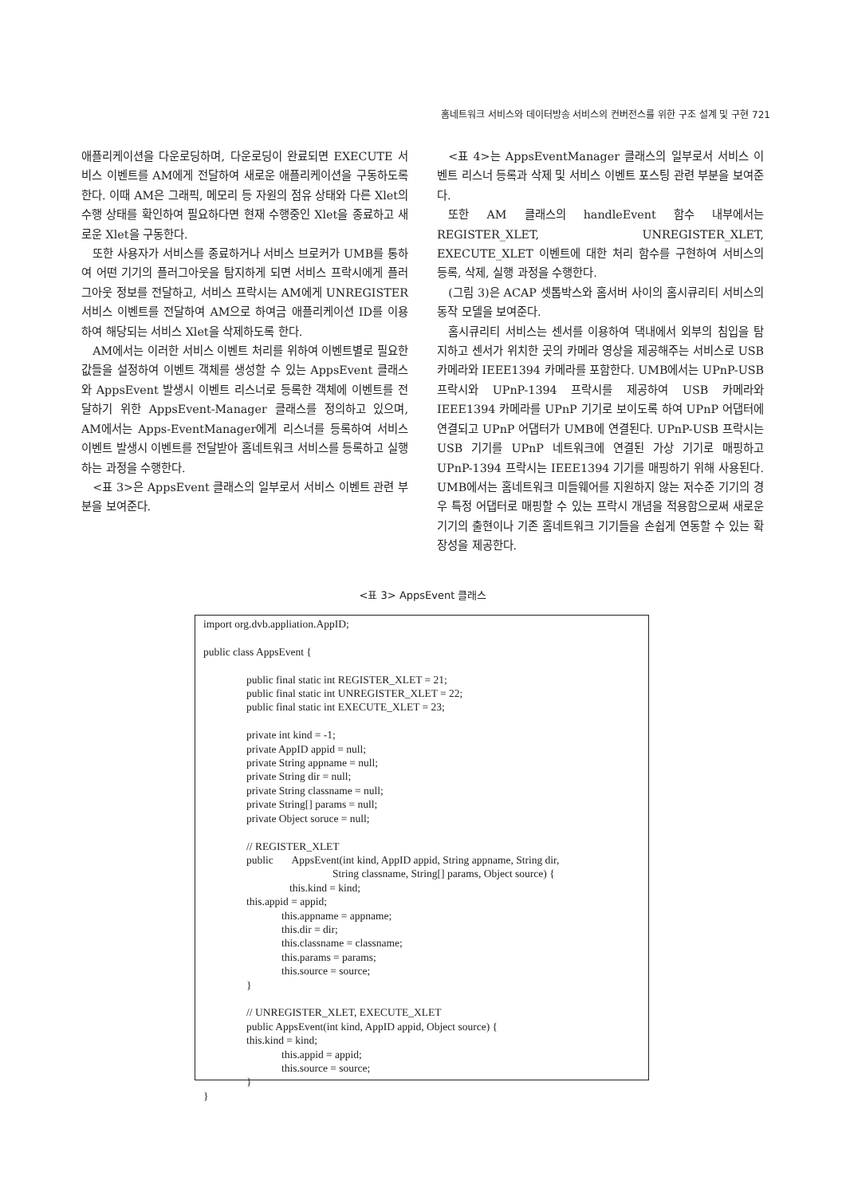홈네트워크 서비스와 데이터방송 서비스의 컨버전스를 위한 구조 설계 및 구현 721
애플리케이션을 다운로딩하며, 다운로딩이 완료되면 EXECUTE 서비스 이벤트를 AM에게 전달하여 새로운 애플리케이션을 구동하도록 한다. 이때 AM은 그래픽, 메모리 등 자원의 점유 상태와 다른 Xlet의 수행 상태를 확인하여 필요하다면 현재 수행중인 Xlet을 종료하고 새로운 Xlet을 구동한다.
또한 사용자가 서비스를 종료하거나 서비스 브로커가 UMB를 통하여 어떤 기기의 플러그아웃을 탐지하게 되면 서비스 프락시에게 플러그아웃 정보를 전달하고, 서비스 프락시는 AM에게 UNREGISTER 서비스 이벤트를 전달하여 AM으로 하여금 애플리케이션 ID를 이용하여 해당되는 서비스 Xlet을 삭제하도록 한다.
AM에서는 이러한 서비스 이벤트 처리를 위하여 이벤트별로 필요한 값들을 설정하여 이벤트 객체를 생성할 수 있는 AppsEvent 클래스와 AppsEvent 발생시 이벤트 리스너로 등록한 객체에 이벤트를 전달하기 위한 AppsEvent-Manager 클래스를 정의하고 있으며, AM에서는 Apps-EventManager에게 리스너를 등록하여 서비스 이벤트 발생시 이벤트를 전달받아 홈네트워크 서비스를 등록하고 실행하는 과정을 수행한다.
<표 3>은 AppsEvent 클래스의 일부로서 서비스 이벤트 관련 부분을 보여준다.
<표 4>는 AppsEventManager 클래스의 일부로서 서비스 이벤트 리스너 등록과 삭제 및 서비스 이벤트 포스팅 관련 부분을 보여준다.
또한 AM 클래스의 handleEvent 함수 내부에서는 REGISTER_XLET, UNREGISTER_XLET, EXECUTE_XLET 이벤트에 대한 처리 함수를 구현하여 서비스의 등록, 삭제, 실행 과정을 수행한다.
(그림 3)은 ACAP 셋톱박스와 홈서버 사이의 홈시큐리티 서비스의 동작 모델을 보여준다.
홈시큐리티 서비스는 센서를 이용하여 댁내에서 외부의 침입을 탐지하고 센서가 위치한 곳의 카메라 영상을 제공해주는 서비스로 USB 카메라와 IEEE1394 카메라를 포함한다. UMB에서는 UPnP-USB 프락시와 UPnP-1394 프락시를 제공하여 USB 카메라와 IEEE1394 카메라를 UPnP 기기로 보이도록 하여 UPnP 어댑터에 연결되고 UPnP 어댑터가 UMB에 연결된다. UPnP-USB 프락시는 USB 기기를 UPnP 네트워크에 연결된 가상 기기로 매핑하고 UPnP-1394 프락시는 IEEE1394 기기를 매핑하기 위해 사용된다. UMB에서는 홈네트워크 미들웨어를 지원하지 않는 저수준 기기의 경우 특정 어댑터로 매핑할 수 있는 프락시 개념을 적용함으로써 새로운 기기의 출현이나 기존 홈네트워크 기기들을 손쉽게 연동할 수 있는 확장성을 제공한다.
<표 3> AppsEvent 클래스
import org.dvb.appliation.AppID; public class AppsEvent { public final static int REGISTER_XLET = 21; public final static int UNREGISTER_XLET = 22; public final static int EXECUTE_XLET = 23; private int kind = -1; private AppID appid = null; private String appname = null; private String dir = null; private String classname = null; private String[] params = null; private Object soruce = null; // REGISTER_XLET public AppsEvent(int kind, AppID appid, String appname, String dir, String classname, String[] params, Object source) { this.kind = kind; this.appid = appid; this.appname = appname; this.dir = dir; this.classname = classname; this.params = params; this.source = source; } // UNREGISTER_XLET, EXECUTE_XLET public AppsEvent(int kind, AppID appid, Object source) { this.kind = kind; this.appid = appid; this.source = source; } }